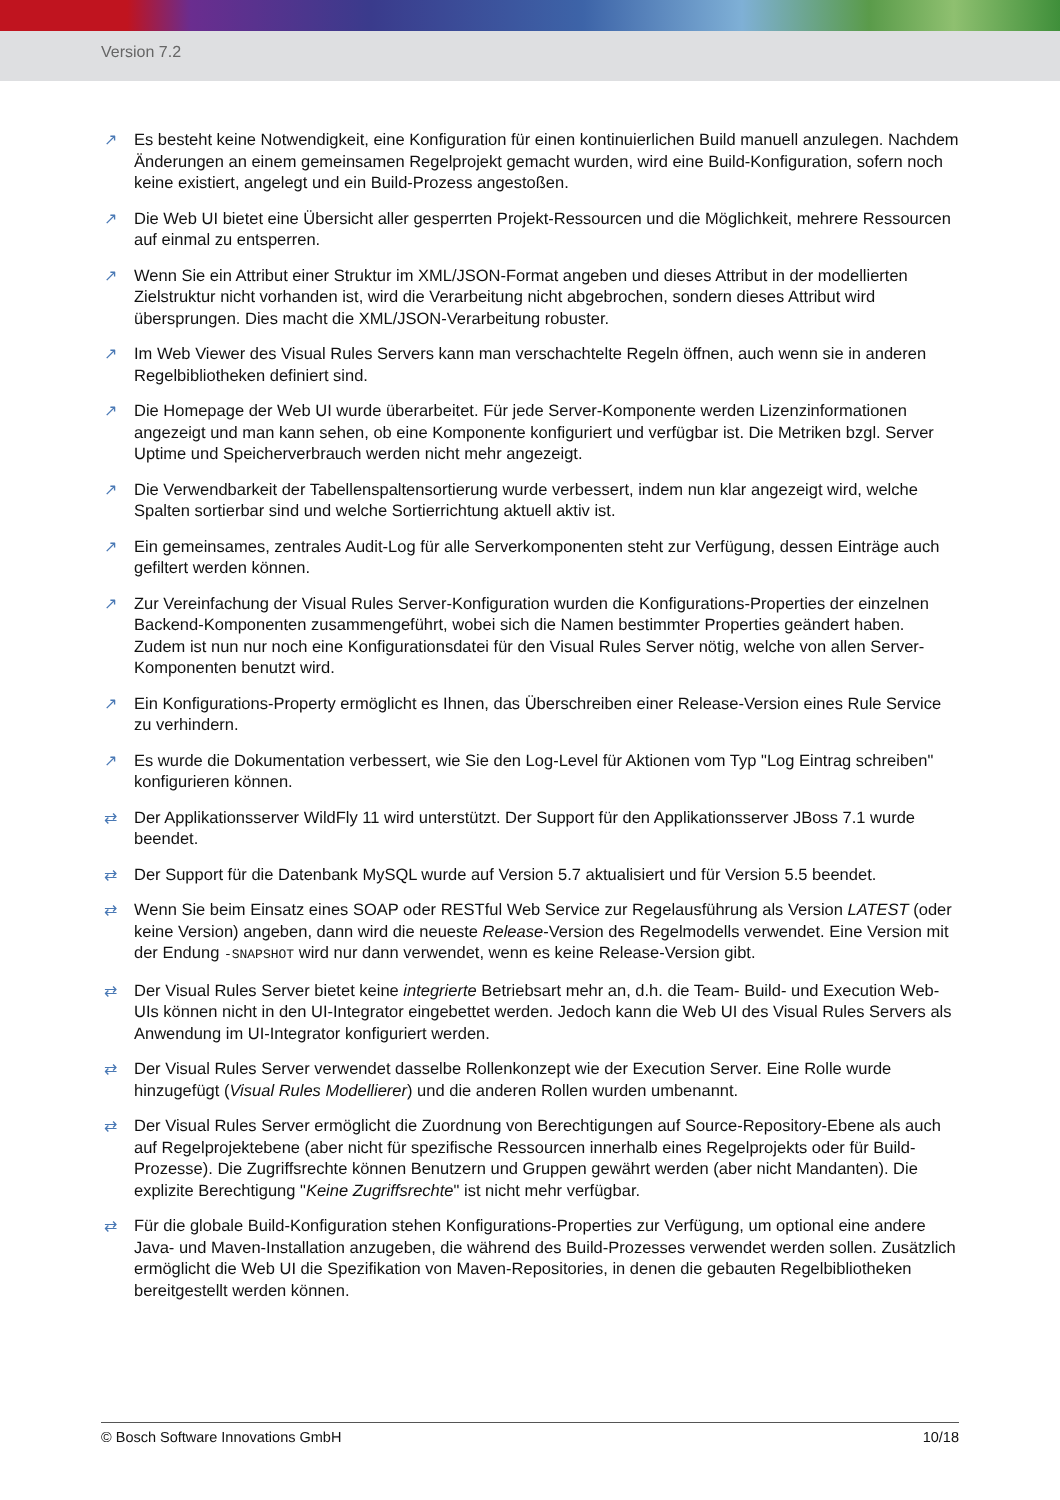Version 7.2
↗ Es besteht keine Notwendigkeit, eine Konfiguration für einen kontinuierlichen Build manuell anzulegen. Nachdem Änderungen an einem gemeinsamen Regelprojekt gemacht wurden, wird eine Build-Konfiguration, sofern noch keine existiert, angelegt und ein Build-Prozess angestoßen.
↗ Die Web UI bietet eine Übersicht aller gesperrten Projekt-Ressourcen und die Möglichkeit, mehrere Ressourcen auf einmal zu entsperren.
↗ Wenn Sie ein Attribut einer Struktur im XML/JSON-Format angeben und dieses Attribut in der modellierten Zielstruktur nicht vorhanden ist, wird die Verarbeitung nicht abgebrochen, sondern dieses Attribut wird übersprungen. Dies macht die XML/JSON-Verarbeitung robuster.
↗ Im Web Viewer des Visual Rules Servers kann man verschachtelte Regeln öffnen, auch wenn sie in anderen Regelbibliotheken definiert sind.
↗ Die Homepage der Web UI wurde überarbeitet. Für jede Server-Komponente werden Lizenzinformationen angezeigt und man kann sehen, ob eine Komponente konfiguriert und verfügbar ist. Die Metriken bzgl. Server Uptime und Speicherverbrauch werden nicht mehr angezeigt.
↗ Die Verwendbarkeit der Tabellenspaltensortierung wurde verbessert, indem nun klar angezeigt wird, welche Spalten sortierbar sind und welche Sortierrichtung aktuell aktiv ist.
↗ Ein gemeinsames, zentrales Audit-Log für alle Serverkomponenten steht zur Verfügung, dessen Einträge auch gefiltert werden können.
↗ Zur Vereinfachung der Visual Rules Server-Konfiguration wurden die Konfigurations-Properties der einzelnen Backend-Komponenten zusammengeführt, wobei sich die Namen bestimmter Properties geändert haben. Zudem ist nun nur noch eine Konfigurationsdatei für den Visual Rules Server nötig, welche von allen Server-Komponenten benutzt wird.
↗ Ein Konfigurations-Property ermöglicht es Ihnen, das Überschreiben einer Release-Version eines Rule Service zu verhindern.
↗ Es wurde die Dokumentation verbessert, wie Sie den Log-Level für Aktionen vom Typ "Log Eintrag schreiben" konfigurieren können.
⇄ Der Applikationsserver WildFly 11 wird unterstützt. Der Support für den Applikationsserver JBoss 7.1 wurde beendet.
⇄ Der Support für die Datenbank MySQL wurde auf Version 5.7 aktualisiert und für Version 5.5 beendet.
⇄ Wenn Sie beim Einsatz eines SOAP oder RESTful Web Service zur Regelausführung als Version LATEST (oder keine Version) angeben, dann wird die neueste Release-Version des Regelmodells verwendet. Eine Version mit der Endung -SNAPSHOT wird nur dann verwendet, wenn es keine Release-Version gibt.
⇄ Der Visual Rules Server bietet keine integrierte Betriebsart mehr an, d.h. die Team- Build- und Execution Web-UIs können nicht in den UI-Integrator eingebettet werden. Jedoch kann die Web UI des Visual Rules Servers als Anwendung im UI-Integrator konfiguriert werden.
⇄ Der Visual Rules Server verwendet dasselbe Rollenkonzept wie der Execution Server. Eine Rolle wurde hinzugefügt (Visual Rules Modellierer) und die anderen Rollen wurden umbenannt.
⇄ Der Visual Rules Server ermöglicht die Zuordnung von Berechtigungen auf Source-Repository-Ebene als auch auf Regelprojektebene (aber nicht für spezifische Ressourcen innerhalb eines Regelprojekts oder für Build-Prozesse). Die Zugriffsrechte können Benutzern und Gruppen gewährt werden (aber nicht Mandanten). Die explizite Berechtigung "Keine Zugriffsrechte" ist nicht mehr verfügbar.
⇄ Für die globale Build-Konfiguration stehen Konfigurations-Properties zur Verfügung, um optional eine andere Java- und Maven-Installation anzugeben, die während des Build-Prozesses verwendet werden sollen. Zusätzlich ermöglicht die Web UI die Spezifikation von Maven-Repositories, in denen die gebauten Regelbibliotheken bereitgestellt werden können.
© Bosch Software Innovations GmbH 10/18